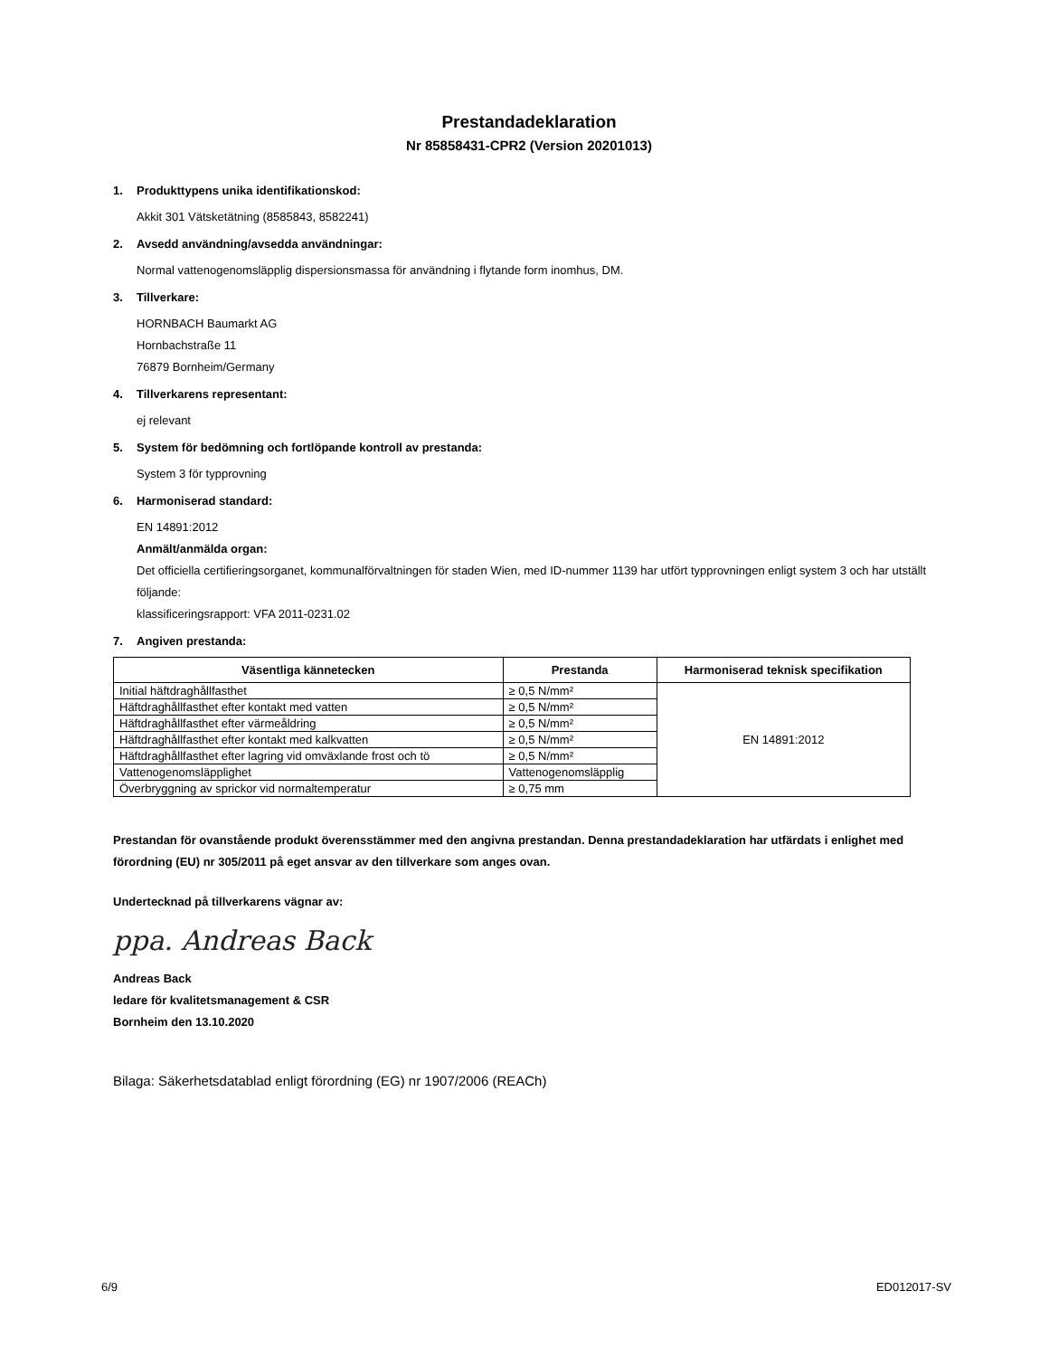Prestandadeklaration
Nr 85858431-CPR2 (Version 20201013)
1. Produkttypens unika identifikationskod:
Akkit 301 Vätsketätning (8585843, 8582241)
2. Avsedd användning/avsedda användningar:
Normal vattenogenomsläpplig dispersionsmassa för användning i flytande form inomhus, DM.
3. Tillverkare:
HORNBACH Baumarkt AG
Hornbachstraße 11
76879 Bornheim/Germany
4. Tillverkarens representant:
ej relevant
5. System för bedömning och fortlöpande kontroll av prestanda:
System 3 för typprovning
6. Harmoniserad standard:
EN 14891:2012
Anmält/anmälda organ:
Det officiella certifieringsorganet, kommunalförvaltningen för staden Wien, med ID-nummer 1139 har utfört typprovningen enligt system 3 och har utställt följande:
klassificeringsrapport: VFA 2011-0231.02
7. Angiven prestanda:
| Väsentliga kännetecken | Prestanda | Harmoniserad teknisk specifikation |
| --- | --- | --- |
| Initial häftdraghållfasthet | ≥ 0,5 N/mm² | EN 14891:2012 |
| Häftdraghållfasthet efter kontakt med vatten | ≥ 0,5 N/mm² | |
| Häftdraghållfasthet efter värmeåldring | ≥ 0,5 N/mm² | |
| Häftdraghållfasthet efter kontakt med kalkvatten | ≥ 0,5 N/mm² | |
| Häftdraghållfasthet efter lagring vid omväxlande frost och tö | ≥ 0,5 N/mm² | |
| Vattenogenomsläpplighet | Vattenogenomsläpplig | |
| Överbryggning av sprickor vid normaltemperatur | ≥ 0,75 mm | |
Prestandan för ovanstående produkt överensstämmer med den angivna prestandan. Denna prestandadeklaration har utfärdats i enlighet med förordning (EU) nr 305/2011 på eget ansvar av den tillverkare som anges ovan.
Undertecknad på tillverkarens vägnar av:
ppa. Andreas Back
Andreas Back
ledare för kvalitetsmanagement & CSR
Bornheim den 13.10.2020
Bilaga: Säkerhetsdatablad enligt förordning (EG) nr 1907/2006 (REACh)
6/9 ED012017-SV